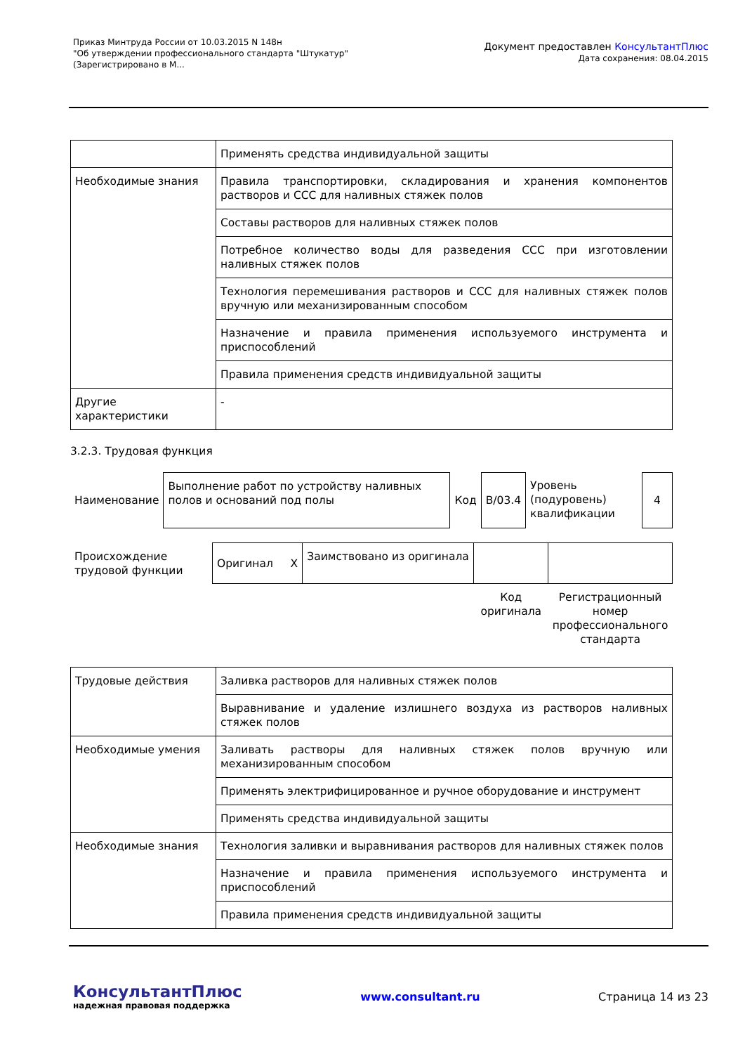Приказ Минтруда России от 10.03.2015 N 148н
"Об утверждении профессионального стандарта "Штукатур"
(Зарегистрировано в М...
Документ предоставлен КонсультантПлюс
Дата сохранения: 08.04.2015
| | Применять средства индивидуальной защиты |
| Необходимые знания | Правила транспортировки, складирования и хранения компонентов растворов и ССС для наливных стяжек полов |
| | Составы растворов для наливных стяжек полов |
| | Потребное количество воды для разведения ССС при изготовлении наливных стяжек полов |
| | Технология перемешивания растворов и ССС для наливных стяжек полов вручную или механизированным способом |
| | Назначение и правила применения используемого инструмента и приспособлений |
| | Правила применения средств индивидуальной защиты |
| Другие характеристики | - |
3.2.3. Трудовая функция
| Наименование | Выполнение работ по устройству наливных полов и оснований под полы | Код | B/03.4 | Уровень (подуровень) квалификации | 4 |
| Происхождение трудовой функции | Оригинал X | Заимствовано из оригинала | | |
| | | | Код оригинала | Регистрационный номер профессионального стандарта |
| Трудовые действия | Заливка растворов для наливных стяжек полов |
| | Выравнивание и удаление излишнего воздуха из растворов наливных стяжек полов |
| Необходимые умения | Заливать растворы для наливных стяжек полов вручную или механизированным способом |
| | Применять электрифицированное и ручное оборудование и инструмент |
| | Применять средства индивидуальной защиты |
| Необходимые знания | Технология заливки и выравнивания растворов для наливных стяжек полов |
| | Назначение и правила применения используемого инструмента и приспособлений |
| | Правила применения средств индивидуальной защиты |
КонсультантПлюс
надежная правовая поддержка
www.consultant.ru Страница 14 из 23